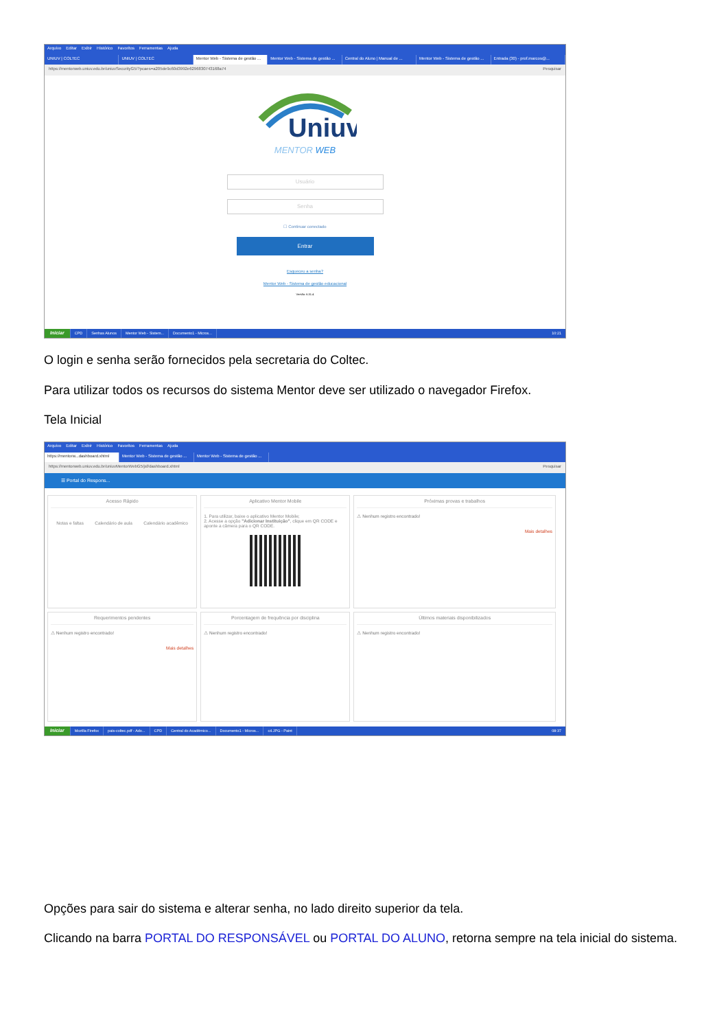Arquivo Editar Exibir Histórico Favoritos Ferramentas Ajuda
UNIUV | COLTEC UNIUV | COLTEC Mentor Web - Sistema de gestão ... Mentor Web - Sistema de gestão ... Central do Aluno | Manual de ... Mentor Web - Sistema de gestão ... Entrada (30) - prof.marcos@...
https://mentorweb.uniuv.edu.br/uniuvSecurityG5/?pcaes=a205de9c60d3992e6296830743168a74 Pesquisar
Uniuv
MENTOR WEB
Usuário
Senha
☐ Continuar conectado
Entrar
Esqueceu a senha?
Mentor Web - Sistema de gestão educacional
Versão: 6.31.4
Iniciar
CPD Senhas Alunos Mentor Web - Sistem... Documento1 - Micros... 10:21
O login e senha serão fornecidos pela secretaria do Coltec.
Para utilizar todos os recursos do sistema Mentor deve ser utilizado o navegador Firefox.
Tela Inicial
Arquivo Editar Exibir Histórico Favoritos Ferramentas Ajuda
https://mentorw...dashboard.xhtml Mentor Web - Sistema de gestão ... Mentor Web - Sistema de gestão ...
https://mentorweb.uniuv.edu.br/uniuvMentorWebG5/jsf/dashboard.xhtml Pesquisar
☰ Portal do Respons...
Acesso Rápido
Notas e faltas Calendário de aula Calendário acadêmico
Aplicativo Mentor Mobile
1. Para utilizar, baixe o aplicativo Mentor Mobile;
2. Acesse a opção "Adicionar Instituição", clique em QR CODE e aponte a câmera para o QR CODE.
Próximas provas e trabalhos
⚠ Nenhum registro encontrado!
Mais detalhes
Requerimentos pendentes
⚠ Nenhum registro encontrado!
Mais detalhes
Porcentagem de frequência por disciplina
⚠ Nenhum registro encontrado!
Últimos materiais disponibilizados
⚠ Nenhum registro encontrado!
Iniciar
Mozilla Firefox pais-coltec.pdf - Ado... CPD Central do Acadêmico... Documento1 - Micros... c4.JPG - Paint 08:37
Opções para sair do sistema e alterar senha, no lado direito superior da tela.
Clicando na barra PORTAL DO RESPONSÁVEL ou PORTAL DO ALUNO, retorna sempre na tela inicial do sistema.